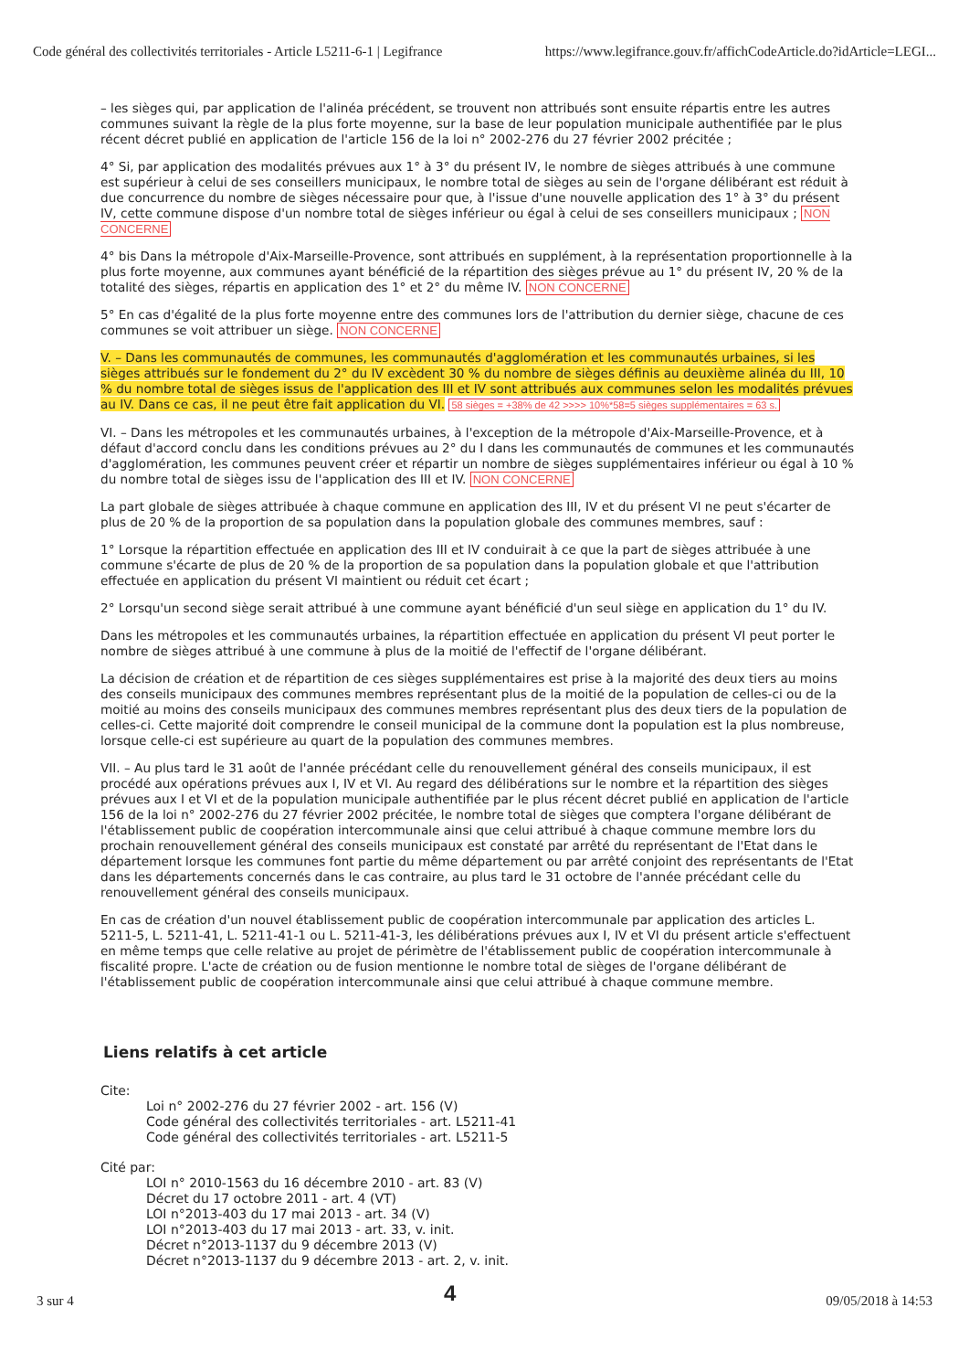Code général des collectivités territoriales - Article L5211-6-1 | Legifrance https://www.legifrance.gouv.fr/affichCodeArticle.do?idArticle=LEGI...
– les sièges qui, par application de l'alinéa précédent, se trouvent non attribués sont ensuite répartis entre les autres communes suivant la règle de la plus forte moyenne, sur la base de leur population municipale authentifiée par le plus récent décret publié en application de l'article 156 de la loi n° 2002-276 du 27 février 2002 précitée ;
4° Si, par application des modalités prévues aux 1° à 3° du présent IV, le nombre de sièges attribués à une commune est supérieur à celui de ses conseillers municipaux, le nombre total de sièges au sein de l'organe délibérant est réduit à due concurrence du nombre de sièges nécessaire pour que, à l'issue d'une nouvelle application des 1° à 3° du présent IV, cette commune dispose d'un nombre total de sièges inférieur ou égal à celui de ses conseillers municipaux ; NON CONCERNE
4° bis Dans la métropole d'Aix-Marseille-Provence, sont attribués en supplément, à la représentation proportionnelle à la plus forte moyenne, aux communes ayant bénéficié de la répartition des sièges prévue au 1° du présent IV, 20 % de la totalité des sièges, répartis en application des 1° et 2° du même IV. NON CONCERNE
5° En cas d'égalité de la plus forte moyenne entre des communes lors de l'attribution du dernier siège, chacune de ces communes se voit attribuer un siège. NON CONCERNE
V. – Dans les communautés de communes, les communautés d'agglomération et les communautés urbaines, si les sièges attribués sur le fondement du 2° du IV excèdent 30 % du nombre de sièges définis au deuxième alinéa du III, 10 % du nombre total de sièges issus de l'application des III et IV sont attribués aux communes selon les modalités prévues au IV. Dans ce cas, il ne peut être fait application du VI. 58 sièges = +38% de 42 >>>> 10%*58=5 sièges supplémentaires = 63 s.
VI. – Dans les métropoles et les communautés urbaines, à l'exception de la métropole d'Aix-Marseille-Provence, et à défaut d'accord conclu dans les conditions prévues au 2° du I dans les communautés de communes et les communautés d'agglomération, les communes peuvent créer et répartir un nombre de sièges supplémentaires inférieur ou égal à 10 % du nombre total de sièges issu de l'application des III et IV. NON CONCERNE
La part globale de sièges attribuée à chaque commune en application des III, IV et du présent VI ne peut s'écarter de plus de 20 % de la proportion de sa population dans la population globale des communes membres, sauf :
1° Lorsque la répartition effectuée en application des III et IV conduirait à ce que la part de sièges attribuée à une commune s'écarte de plus de 20 % de la proportion de sa population dans la population globale et que l'attribution effectuée en application du présent VI maintient ou réduit cet écart ;
2° Lorsqu'un second siège serait attribué à une commune ayant bénéficié d'un seul siège en application du 1° du IV.
Dans les métropoles et les communautés urbaines, la répartition effectuée en application du présent VI peut porter le nombre de sièges attribué à une commune à plus de la moitié de l'effectif de l'organe délibérant.
La décision de création et de répartition de ces sièges supplémentaires est prise à la majorité des deux tiers au moins des conseils municipaux des communes membres représentant plus de la moitié de la population de celles-ci ou de la moitié au moins des conseils municipaux des communes membres représentant plus des deux tiers de la population de celles-ci. Cette majorité doit comprendre le conseil municipal de la commune dont la population est la plus nombreuse, lorsque celle-ci est supérieure au quart de la population des communes membres.
VII. – Au plus tard le 31 août de l'année précédant celle du renouvellement général des conseils municipaux, il est procédé aux opérations prévues aux I, IV et VI. Au regard des délibérations sur le nombre et la répartition des sièges prévues aux I et VI et de la population municipale authentifiée par le plus récent décret publié en application de l'article 156 de la loi n° 2002-276 du 27 février 2002 précitée, le nombre total de sièges que comptera l'organe délibérant de l'établissement public de coopération intercommunale ainsi que celui attribué à chaque commune membre lors du prochain renouvellement général des conseils municipaux est constaté par arrêté du représentant de l'Etat dans le département lorsque les communes font partie du même département ou par arrêté conjoint des représentants de l'Etat dans les départements concernés dans le cas contraire, au plus tard le 31 octobre de l'année précédant celle du renouvellement général des conseils municipaux.
En cas de création d'un nouvel établissement public de coopération intercommunale par application des articles L. 5211-5, L. 5211-41, L. 5211-41-1 ou L. 5211-41-3, les délibérations prévues aux I, IV et VI du présent article s'effectuent en même temps que celle relative au projet de périmètre de l'établissement public de coopération intercommunale à fiscalité propre. L'acte de création ou de fusion mentionne le nombre total de sièges de l'organe délibérant de l'établissement public de coopération intercommunale ainsi que celui attribué à chaque commune membre.
Liens relatifs à cet article
Cite:
Loi n° 2002-276 du 27 février 2002 - art. 156 (V)
Code général des collectivités territoriales - art. L5211-41
Code général des collectivités territoriales - art. L5211-5
Cité par:
LOI n° 2010-1563 du 16 décembre 2010 - art. 83 (V)
Décret du 17 octobre 2011 - art. 4 (VT)
LOI n°2013-403 du 17 mai 2013 - art. 34 (V)
LOI n°2013-403 du 17 mai 2013 - art. 33, v. init.
Décret n°2013-1137 du 9 décembre 2013 (V)
Décret n°2013-1137 du 9 décembre 2013 - art. 2, v. init.
3 sur 4 4 09/05/2018 à 14:53